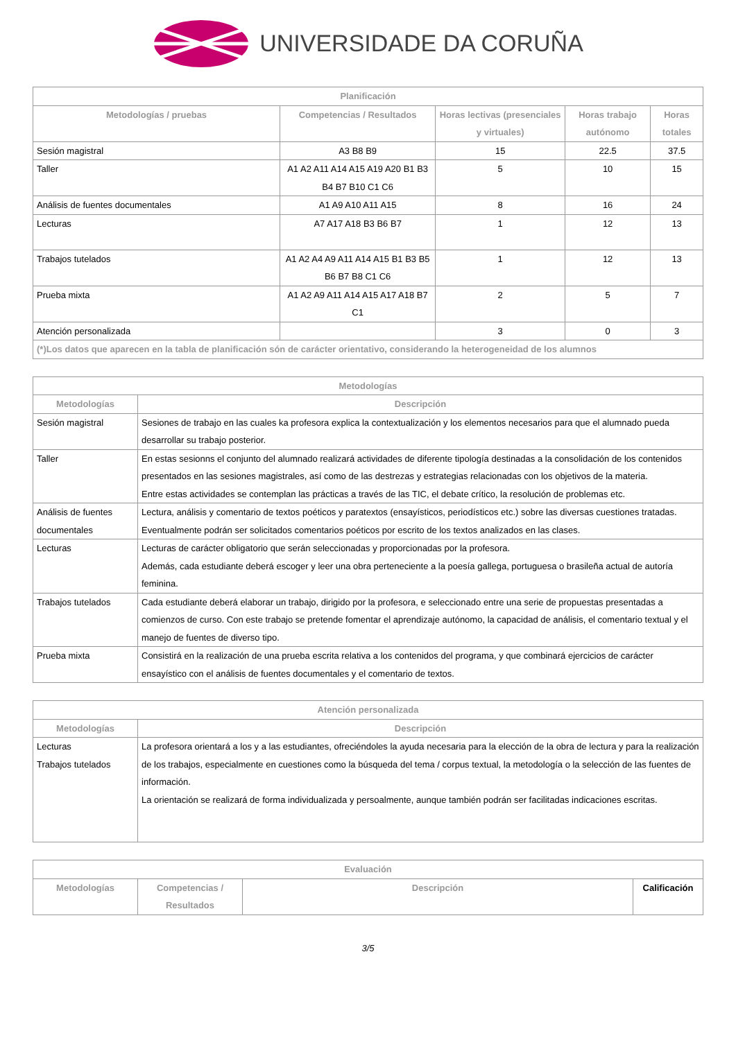UNIVERSIDADE DA CORUÑA
| Planificación | | | | |
| --- | --- | --- | --- | --- |
| Metodologías / pruebas | Competencias / Resultados | Horas lectivas (presenciales y virtuales) | Horas trabajo autónomo | Horas totales |
| Sesión magistral | A3 B8 B9 | 15 | 22.5 | 37.5 |
| Taller | A1 A2 A11 A14 A15 A19 A20 B1 B3 B4 B7 B10 C1 C6 | 5 | 10 | 15 |
| Análisis de fuentes documentales | A1 A9 A10 A11 A15 | 8 | 16 | 24 |
| Lecturas | A7 A17 A18 B3 B6 B7 | 1 | 12 | 13 |
| Trabajos tutelados | A1 A2 A4 A9 A11 A14 A15 B1 B3 B5 B6 B7 B8 C1 C6 | 1 | 12 | 13 |
| Prueba mixta | A1 A2 A9 A11 A14 A15 A17 A18 B7 C1 | 2 | 5 | 7 |
| Atención personalizada | | 3 | 0 | 3 |
| (*)Los datos que aparecen en la tabla de planificación són de carácter orientativo, considerando la heterogeneidad de los alumnos | | | | |
| Metodologías | |
| --- | --- |
| Metodologías | Descripción |
| Sesión magistral | Sesiones de trabajo en las cuales ka profesora explica la contextualización y los elementos necesarios para que el alumnado pueda desarrollar su trabajo posterior. |
| Taller | En estas sesionns el conjunto del alumnado realizará actividades de diferente tipología destinadas a la consolidación de los contenidos presentados en las sesiones magistrales, así como de las destrezas y estrategias relacionadas con los objetivos de la materia. Entre estas actividades se contemplan las prácticas a través de las TIC, el debate crítico, la resolución de problemas etc. |
| Análisis de fuentes documentales | Lectura, análisis y comentario de textos poéticos y paratextos (ensayísticos, periodísticos etc.) sobre las diversas cuestiones tratadas. Eventualmente podrán ser solicitados comentarios poéticos por escrito de los textos analizados en las clases. |
| Lecturas | Lecturas de carácter obligatorio que serán seleccionadas y proporcionadas por la profesora. Además, cada estudiante deberá escoger y leer una obra perteneciente a la poesía gallega, portuguesa o brasileña actual de autoría feminina. |
| Trabajos tutelados | Cada estudiante deberá elaborar un trabajo, dirigido por la profesora, e seleccionado entre una serie de propuestas presentadas a comienzos de curso. Con este trabajo se pretende fomentar el aprendizaje autónomo, la capacidad de análisis, el comentario textual y el manejo de fuentes de diverso tipo. |
| Prueba mixta | Consistirá en la realización de una prueba escrita relativa a los contenidos del programa, y que combinará ejercicios de carácter ensayístico con el análisis de fuentes documentales y el comentario de textos. |
| Atención personalizada | |
| --- | --- |
| Metodologías | Descripción |
| Lecturas Trabajos tutelados | La profesora orientará a los y a las estudiantes, ofreciéndoles la ayuda necesaria para la elección de la obra de lectura y para la realización de los trabajos, especialmente en cuestiones como la búsqueda del tema / corpus textual, la metodología o la selección de las fuentes de información. La orientación se realizará de forma individualizada y persoalmente, aunque también podrán ser facilitadas indicaciones escritas. |
| Evaluación | | | |
| --- | --- | --- | --- |
| Metodologías | Competencias / Resultados | Descripción | Calificación |
3/5